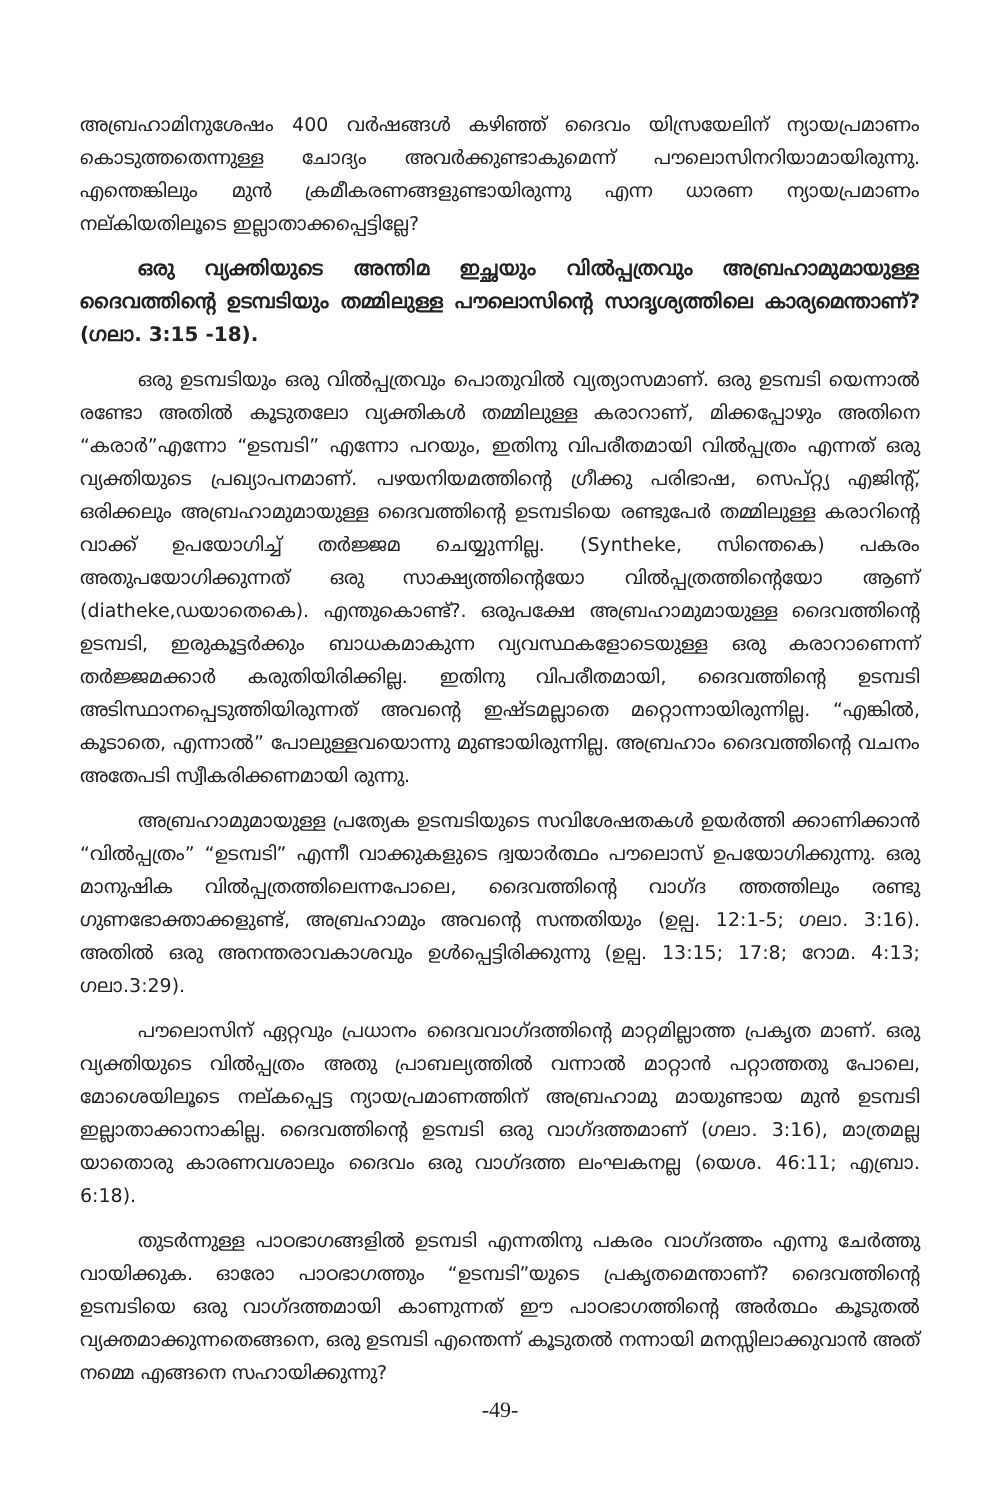അബ്രഹാമിനുശേഷം 400 വർഷങ്ങൾ കഴിഞ്ഞ് ദൈവം യിസ്രയേലിന് ന്യായപ്രമാണം കൊടുത്തതെന്നുള്ള ചോദ്യം അവർക്കുണ്ടാകുമെന്ന് പൗലൊസിനറിയാമായിരുന്നു. എന്തെങ്കിലും മുൻ ക്രമീകരണങ്ങളുണ്ടായിരുന്നു എന്ന ധാരണ ന്യായപ്രമാണം നല്കിയതിലൂടെ ഇല്ലാതാക്കപ്പെട്ടില്ലേ?
ഒരു വ്യക്തിയുടെ അന്തിമ ഇച്ഛയും വിൽപ്പത്രവും അബ്രഹാമുമായുള്ള ദൈവത്തിന്റെ ഉടമ്പടിയും തമ്മിലുള്ള പൗലൊസിന്റെ സാദൃശ്യത്തിലെ കാര്യമെന്താണ്? (ഗലാ. 3:15 -18).
ഒരു ഉടമ്പടിയും ഒരു വിൽപ്പത്രവും പൊതുവിൽ വ്യത്യാസമാണ്. ഒരു ഉടമ്പടി യെന്നാൽ രണ്ടോ അതിൽ കൂടുതലോ വ്യക്തികൾ തമ്മിലുള്ള കരാറാണ്, മിക്കപ്പോഴും അതിനെ “കരാർ”എന്നോ “ഉടമ്പടി” എന്നോ പറയും, ഇതിനു വിപരീതമായി വിൽപ്പത്രം എന്നത് ഒരു വ്യക്തിയുടെ പ്രഖ്യാപനമാണ്. പഴയനിയമത്തിന്റെ ഗ്രീക്കു പരിഭാഷ, സെപ്റ്റ്യ എജിന്റ്, ഒരിക്കലും അബ്രഹാമുമായുള്ള ദൈവത്തിന്റെ ഉടമ്പടിയെ രണ്ടുപേർ തമ്മിലുള്ള കരാറിന്റെ വാക്ക് ഉപയോഗിച്ച് തർജ്ജമ ചെയ്യുന്നില്ല. (Syntheke, സിന്തെകെ) പകരം അതുപയോഗിക്കുന്നത് ഒരു സാക്ഷ്യത്തിന്റെയോ വിൽപ്പത്രത്തിന്റെയോ ആണ് (diatheke,ഡയാതെകെ). എന്തുകൊണ്ട്?. ഒരുപക്ഷേ അബ്രഹാമുമായുള്ള ദൈവത്തിന്റെ ഉടമ്പടി, ഇരുകൂട്ടർക്കും ബാധകമാകുന്ന വ്യവസ്ഥകളോടെയുള്ള ഒരു കരാറാണെന്ന് തർജ്ജമക്കാർ കരുതിയിരിക്കില്ല. ഇതിനു വിപരീതമായി, ദൈവത്തിന്റെ ഉടമ്പടി അടിസ്ഥാനപ്പെടുത്തിയിരുന്നത് അവന്റെ ഇഷ്ടമല്ലാതെ മറ്റൊന്നായിരുന്നില്ല. “എങ്കിൽ, കൂടാതെ, എന്നാൽ” പോലുള്ളവയൊന്നു മുണ്ടായിരുന്നില്ല. അബ്രഹാം ദൈവത്തിന്റെ വചനം അതേപടി സ്വീകരിക്കണമായി രുന്നു.
അബ്രഹാമുമായുള്ള പ്രത്യേക ഉടമ്പടിയുടെ സവിശേഷതകൾ ഉയർത്തി ക്കാണിക്കാൻ “വിൽപ്പത്രം” “ഉടമ്പടി” എന്നീ വാക്കുകളുടെ ദ്വയാർത്ഥം പൗലൊസ് ഉപയോഗിക്കുന്നു. ഒരു മാനുഷിക വിൽപ്പത്രത്തിലെന്നപോലെ, ദൈവത്തിന്റെ വാഗ്ദ ത്തത്തിലും രണ്ടു ഗുണഭോക്താക്കളുണ്ട്, അബ്രഹാമും അവന്റെ സന്തതിയും (ഉല്പ. 12:1-5; ഗലാ. 3:16). അതിൽ ഒരു അനന്തരാവകാശവും ഉൾപ്പെട്ടിരിക്കുന്നു (ഉല്പ. 13:15; 17:8; റോമ. 4:13; ഗലാ.3:29).
പൗലൊസിന് ഏറ്റവും പ്രധാനം ദൈവവാഗ്ദത്തിന്റെ മാറ്റമില്ലാത്ത പ്രകൃത മാണ്. ഒരു വ്യക്തിയുടെ വിൽപ്പത്രം അതു പ്രാബല്യത്തിൽ വന്നാൽ മാറ്റാൻ പറ്റാത്തതു പോലെ, മോശെയിലൂടെ നല്കപ്പെട്ട ന്യായപ്രമാണത്തിന് അബ്രഹാമു മായുണ്ടായ മുൻ ഉടമ്പടി ഇല്ലാതാക്കാനാകില്ല. ദൈവത്തിന്റെ ഉടമ്പടി ഒരു വാഗ്ദത്തമാണ് (ഗലാ. 3:16), മാത്രമല്ല യാതൊരു കാരണവശാലും ദൈവം ഒരു വാഗ്ദത്ത ലംഘകനല്ല (യെശ. 46:11; എബ്രാ. 6:18).
തുടർന്നുള്ള പാഠഭാഗങ്ങളിൽ ഉടമ്പടി എന്നതിനു പകരം വാഗ്ദത്തം എന്നു ചേർത്തു വായിക്കുക. ഓരോ പാഠഭാഗത്തും “ഉടമ്പടി”യുടെ പ്രകൃതമെന്താണ്? ദൈവത്തിന്റെ ഉടമ്പടിയെ ഒരു വാഗ്ദത്തമായി കാണുന്നത് ഈ പാഠഭാഗത്തിന്റെ അർത്ഥം കൂടുതൽ വ്യക്തമാക്കുന്നതെങ്ങനെ, ഒരു ഉടമ്പടി എന്തെന്ന് കൂടുതൽ നന്നായി മനസ്സിലാക്കുവാൻ അത് നമ്മെ എങ്ങനെ സഹായിക്കുന്നു?
-49-